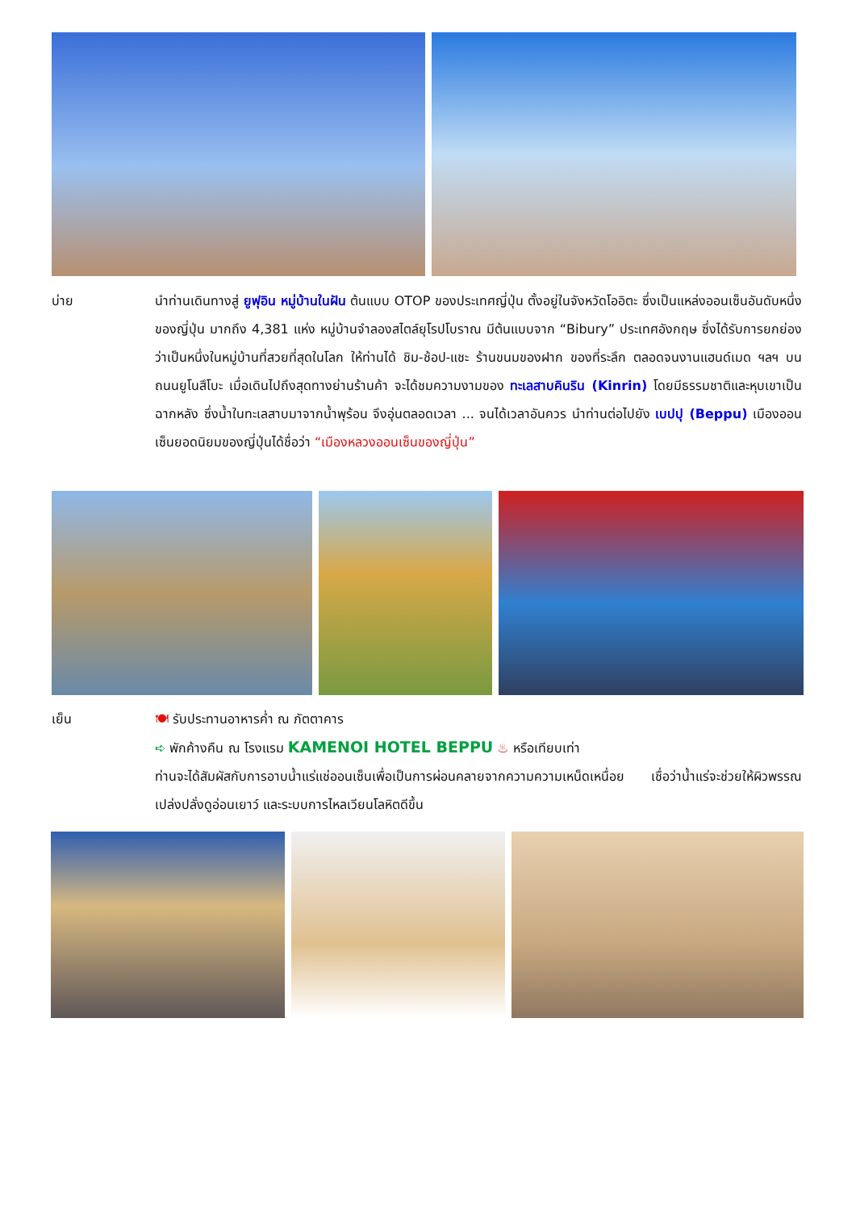บ่าย
นำท่านเดินทางสู่ ยูฟุอิน หมู่บ้านในฝัน ต้นแบบ OTOP ของประเทศญี่ปุ่น ตั้งอยู่ในจังหวัดโออิตะ ซึ่งเป็นแหล่งออนเซ็นอันดับหนึ่งของญี่ปุ่น มากถึง 4,381 แห่ง หมู่บ้านจำลองสไตล์ยุโรปโบราณ มีต้นแบบจาก “Bibury” ประเทศอังกฤษ ซึ่งได้รับการยกย่องว่าเป็นหนึ่งในหมู่บ้านที่สวยที่สุดในโลก ให้ท่านได้ ชิม-ช้อป-แชะ ร้านขนมของฝาก ของที่ระลึก ตลอดจนงานแฮนด์เมด ฯลฯ บนถนนยูโนสึโบะ เมื่อเดินไปถึงสุดทางย่านร้านค้า จะได้ชมความงามของ ทะเลสาบคินริน (Kinrin) โดยมีธรรมชาติและหุบเขาเป็นฉากหลัง ซึ่งน้ำในทะเลสาบมาจากน้ำพุร้อน จึงอุ่นตลอดเวลา ... จนได้เวลาอันควร นำท่านต่อไปยัง เบปปุ (Beppu) เมืองออนเซ็นยอดนิยมของญี่ปุ่นได้ชื่อว่า “เมืองหลวงออนเซ็นของญี่ปุ่น”
เย็น
🍽 รับประทานอาหารค่ำ ณ ภัตตาคาร
➪ พักค้างคืน ณ โรงแรม KAMENOI HOTEL BEPPU ♨ หรือเทียบเท่า
ท่านจะได้สัมผัสกับการอาบน้ำแร่แช่ออนเซ็นเพื่อเป็นการผ่อนคลายจากความความเหน็ดเหนื่อย เชื่อว่าน้ำแร่จะช่วยให้ผิวพรรณเปล่งปลั่งดูอ่อนเยาว์ และระบบการไหลเวียนโลหิตดีขึ้น